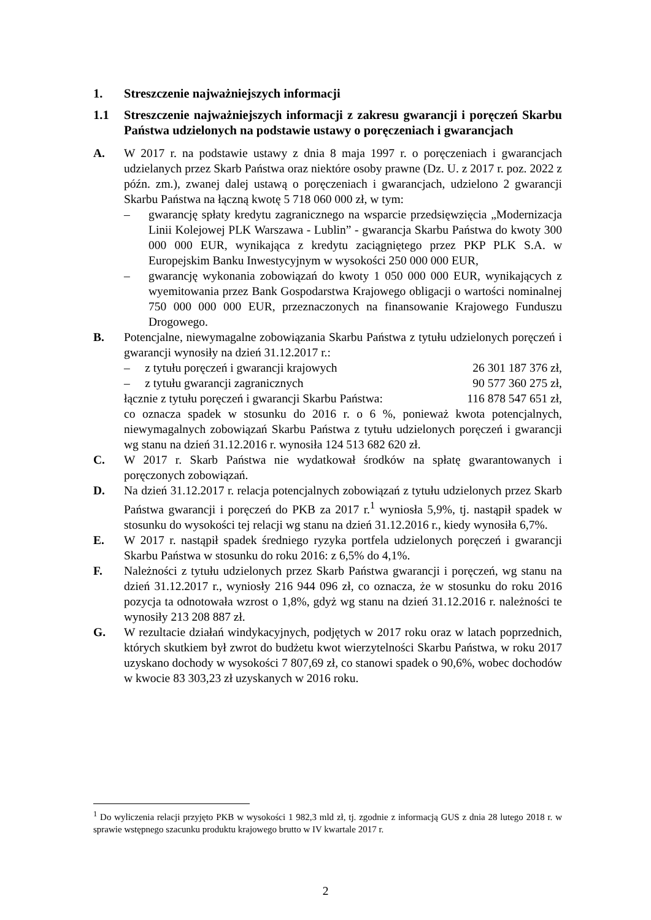1. Streszczenie najważniejszych informacji
1.1 Streszczenie najważniejszych informacji z zakresu gwarancji i poręczeń Skarbu Państwa udzielonych na podstawie ustawy o poręczeniach i gwarancjach
A. W 2017 r. na podstawie ustawy z dnia 8 maja 1997 r. o poręczeniach i gwarancjach udzielanych przez Skarb Państwa oraz niektóre osoby prawne (Dz. U. z 2017 r. poz. 2022 z późn. zm.), zwanej dalej ustawą o poręczeniach i gwarancjach, udzielono 2 gwarancji Skarbu Państwa na łączną kwotę 5 718 060 000 zł, w tym:
– gwarancję spłaty kredytu zagranicznego na wsparcie przedsięwzięcia „Modernizacja Linii Kolejowej PLK Warszawa - Lublin” - gwarancja Skarbu Państwa do kwoty 300 000 000 EUR, wynikająca z kredytu zaciągniętego przez PKP PLK S.A. w Europejskim Banku Inwestycyjnym w wysokości 250 000 000 EUR,
– gwarancję wykonania zobowiązań do kwoty 1 050 000 000 EUR, wynikających z wyemitowania przez Bank Gospodarstwa Krajowego obligacji o wartości nominalnej 750 000 000 000 EUR, przeznaczonych na finansowanie Krajowego Funduszu Drogowego.
B. Potencjalne, niewymagalne zobowiązania Skarbu Państwa z tytułu udzielonych poręczeń i gwarancji wynosiły na dzień 31.12.2017 r.:
– z tytułu poręczeń i gwarancji krajowych 26 301 187 376 zł,
– z tytułu gwarancji zagranicznych 90 577 360 275 zł,
łącznie z tytułu poręczeń i gwarancji Skarbu Państwa: 116 878 547 651 zł,
co oznacza spadek w stosunku do 2016 r. o 6 %, ponieważ kwota potencjalnych, niewymagalnych zobowiązań Skarbu Państwa z tytułu udzielonych poręczeń i gwarancji wg stanu na dzień 31.12.2016 r. wynosiła 124 513 682 620 zł.
C. W 2017 r. Skarb Państwa nie wydatkował środków na spłatę gwarantowanych i poręczonych zobowiązań.
D. Na dzień 31.12.2017 r. relacja potencjalnych zobowiązań z tytułu udzielonych przez Skarb Państwa gwarancji i poręczeń do PKB za 2017 r.<sup>1</sup> wyniosła 5,9%, tj. nastąpił spadek w stosunku do wysokości tej relacji wg stanu na dzień 31.12.2016 r., kiedy wynosiła 6,7%.
E. W 2017 r. nastąpił spadek średniego ryzyka portfela udzielonych poręczeń i gwarancji Skarbu Państwa w stosunku do roku 2016: z 6,5% do 4,1%.
F. Należności z tytułu udzielonych przez Skarb Państwa gwarancji i poręczeń, wg stanu na dzień 31.12.2017 r., wyniosły 216 944 096 zł, co oznacza, że w stosunku do roku 2016 pozycja ta odnotowała wzrost o 1,8%, gdyż wg stanu na dzień 31.12.2016 r. należności te wynosiły 213 208 887 zł.
G. W rezultacie działań windykacyjnych, podjętych w 2017 roku oraz w latach poprzednich, których skutkiem był zwrot do budżetu kwot wierzytelności Skarbu Państwa, w roku 2017 uzyskano dochody w wysokości 7 807,69 zł, co stanowi spadek o 90,6%, wobec dochodów w kwocie 83 303,23 zł uzyskanych w 2016 roku.
<sup>1</sup> Do wyliczenia relacji przyjęto PKB w wysokości 1 982,3 mld zł, tj. zgodnie z informacją GUS z dnia 28 lutego 2018 r. w sprawie wstępnego szacunku produktu krajowego brutto w IV kwartale 2017 r.
2